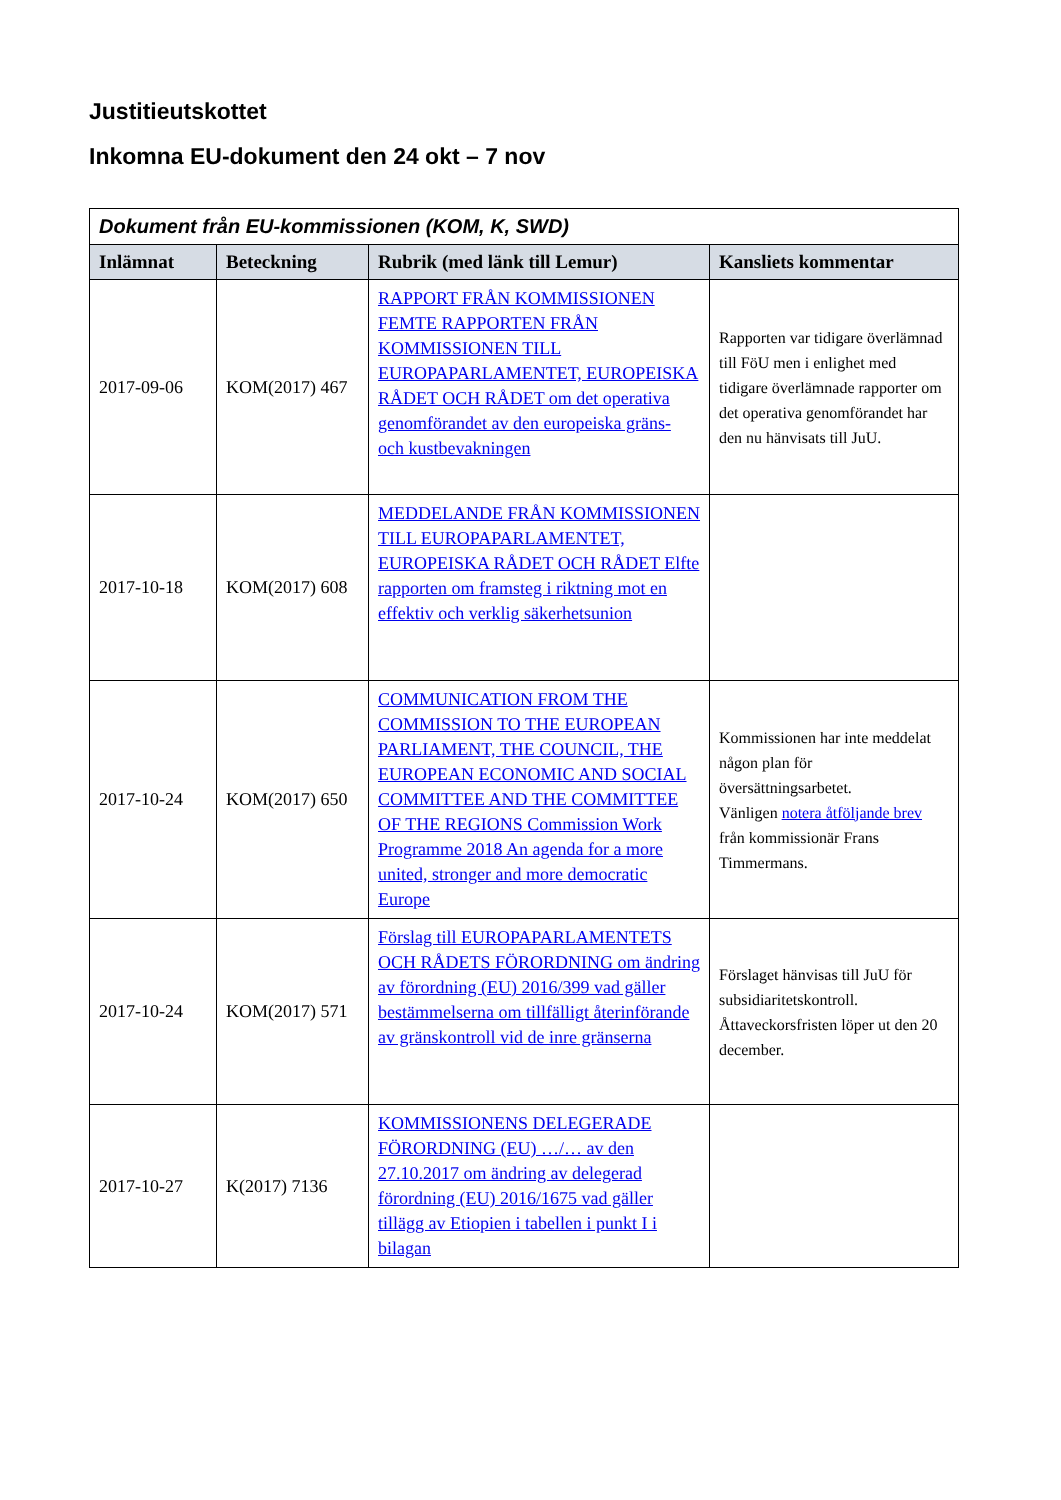Justitieutskottet
Inkomna EU-dokument den 24 okt – 7 nov
| Dokument från EU-kommissionen (KOM, K, SWD) | | | |
| Inlämnat | Beteckning | Rubrik (med länk till Lemur) | Kansliets kommentar |
| 2017-09-06 | KOM(2017) 467 | RAPPORT FRÅN KOMMISSIONEN FEMTE RAPPORTEN FRÅN KOMMISSIONEN TILL EUROPAPARLAMENTET, EUROPEISKA RÅDET OCH RÅDET om det operativa genomförandet av den europeiska gräns- och kustbevakningen | Rapporten var tidigare överlämnad till FöU men i enlighet med tidigare överlämnade rapporter om det operativa genomförandet har den nu hänvisats till JuU. |
| 2017-10-18 | KOM(2017) 608 | MEDDELANDE FRÅN KOMMISSIONEN TILL EUROPAPARLAMENTET, EUROPEISKA RÅDET OCH RÅDET Elfte rapporten om framsteg i riktning mot en effektiv och verklig säkerhetsunion | |
| 2017-10-24 | KOM(2017) 650 | COMMUNICATION FROM THE COMMISSION TO THE EUROPEAN PARLIAMENT, THE COUNCIL, THE EUROPEAN ECONOMIC AND SOCIAL COMMITTEE AND THE COMMITTEE OF THE REGIONS Commission Work Programme 2018 An agenda for a more united, stronger and more democratic Europe | Kommissionen har inte meddelat någon plan för översättningsarbetet. Vänligen notera åtföljande brev från kommissionär Frans Timmermans. |
| 2017-10-24 | KOM(2017) 571 | Förslag till EUROPAPARLAMENTETS OCH RÅDETS FÖRORDNING om ändring av förordning (EU) 2016/399 vad gäller bestämmelserna om tillfälligt återinförande av gränskontroll vid de inre gränserna | Förslaget hänvisas till JuU för subsidiaritetskontroll. Åttaveckorsfristen löper ut den 20 december. |
| 2017-10-27 | K(2017) 7136 | KOMMISSIONENS DELEGERADE FÖRORDNING (EU) …/… av den 27.10.2017 om ändring av delegerad förordning (EU) 2016/1675 vad gäller tillägg av Etiopien i tabellen i punkt I i bilagan | |